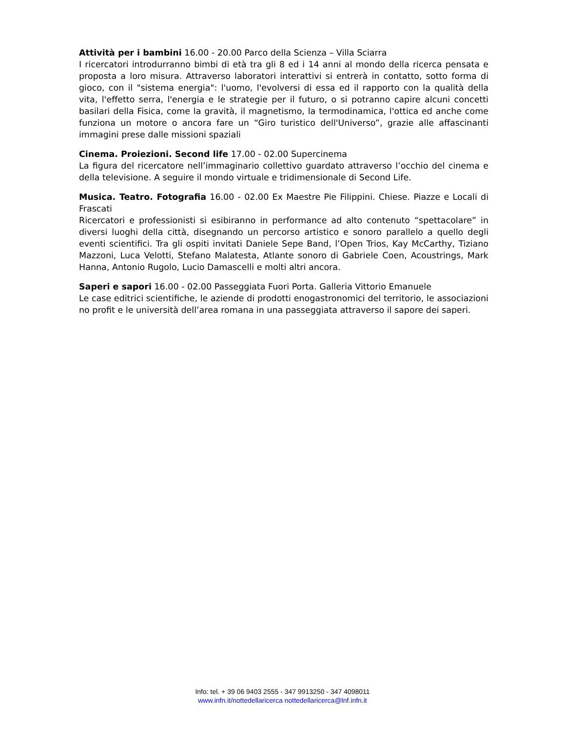Attività per i bambini 16.00 - 20.00 Parco della Scienza – Villa Sciarra
I ricercatori introdurranno bimbi di età tra gli 8 ed i 14 anni al mondo della ricerca pensata e proposta a loro misura. Attraverso laboratori interattivi si entrerà in contatto, sotto forma di gioco, con il "sistema energia": l'uomo, l'evolversi di essa ed il rapporto con la qualità della vita, l'effetto serra, l'energia e le strategie per il futuro, o si potranno capire alcuni concetti basilari della Fisica, come la gravità, il magnetismo, la termodinamica, l'ottica ed anche come funziona un motore o ancora fare un “Giro turistico dell'Universo”, grazie alle affascinanti immagini prese dalle missioni spaziali
Cinema. Proiezioni. Second life 17.00 - 02.00 Supercinema
La figura del ricercatore nell’immaginario collettivo guardato attraverso l’occhio del cinema e della televisione. A seguire il mondo virtuale e tridimensionale di Second Life.
Musica. Teatro. Fotografia 16.00 - 02.00 Ex Maestre Pie Filippini. Chiese. Piazze e Locali di Frascati
Ricercatori e professionisti si esibiranno in performance ad alto contenuto “spettacolare” in diversi luoghi della città, disegnando un percorso artistico e sonoro parallelo a quello degli eventi scientifici. Tra gli ospiti invitati Daniele Sepe Band, l’Open Trios, Kay McCarthy, Tiziano Mazzoni, Luca Velotti, Stefano Malatesta, Atlante sonoro di Gabriele Coen, Acoustrings, Mark Hanna, Antonio Rugolo, Lucio Damascelli e molti altri ancora.
Saperi e sapori 16.00 - 02.00 Passeggiata Fuori Porta. Galleria Vittorio Emanuele
Le case editrici scientifiche, le aziende di prodotti enogastronomici del territorio, le associazioni no profit e le università dell’area romana in una passeggiata attraverso il sapore dei saperi.
Info: tel. + 39 06 9403 2555 - 347 9913250 - 347 4098011
www.infn.it/nottedellaricerca nottedellaricerca@lnf.infn.it